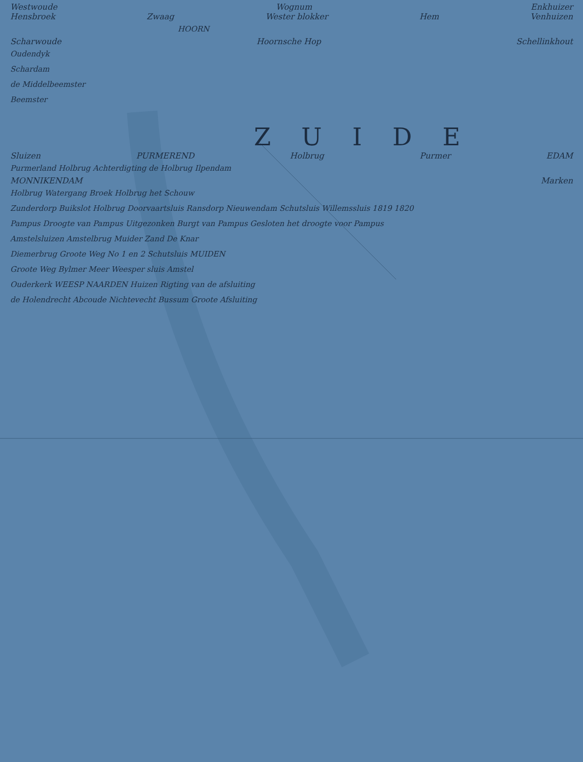Westwoude Wognum Enkhuizer
Hensbroek Zwaag Wester blokker Hem Venhuizen
HOORN
Scharwoude Hoornsche Hop Schellinkhout
Oudendyk
Schardam
de Middelbeemster
Beemster
ZUIDE
Sluizen PURMEREND Holbrug Purmer EDAM
Purmerland Holbrug Achterdigting de Holbrug Ilpendam
MONNIKENDAM Marken
Holbrug Watergang Broek Holbrug het Schouw
Zunderdorp Buikslot Holbrug Doorvaartsluis Ransdorp Nieuwendam Schutsluis Willemssluis 1819 1820
Pampus Droogte van Pampus Uitgezonken Burgt van Pampus Gesloten het droogte voor Pampus
Amstelsluizen Amstelbrug Muider Zand De Knar
Diemerbrug Groote Weg No 1 en 2 Schutsluis MUIDEN
Groote Weg Bylmer Meer Weesper sluis Amstel
Ouderkerk WEESP NAARDEN Huizen Rigting van de afsluiting
de Holendrecht Abcoude Nichtevecht Bussum Groote Afsluiting